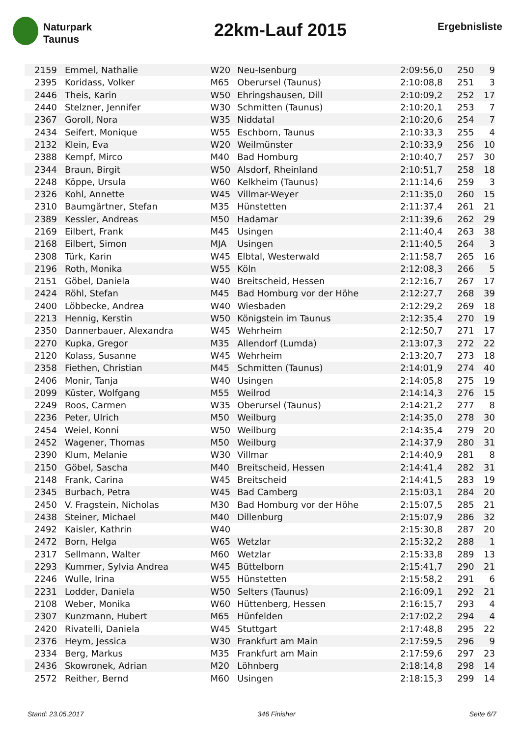Naturpark
Taunus
22km-Lauf 2015
Ergebnisliste
| 2159 | Emmel, Nathalie | W20 | Neu-Isenburg | 2:09:56,0 | 250 | 9 |
| 2395 | Koridass, Volker | M65 | Oberursel (Taunus) | 2:10:08,8 | 251 | 3 |
| 2446 | Theis, Karin | W50 | Ehringshausen, Dill | 2:10:09,2 | 252 | 17 |
| 2440 | Stelzner, Jennifer | W30 | Schmitten (Taunus) | 2:10:20,1 | 253 | 7 |
| 2367 | Goroll, Nora | W35 | Niddatal | 2:10:20,6 | 254 | 7 |
| 2434 | Seifert, Monique | W55 | Eschborn, Taunus | 2:10:33,3 | 255 | 4 |
| 2132 | Klein, Eva | W20 | Weilmünster | 2:10:33,9 | 256 | 10 |
| 2388 | Kempf, Mirco | M40 | Bad Homburg | 2:10:40,7 | 257 | 30 |
| 2344 | Braun, Birgit | W50 | Alsdorf, Rheinland | 2:10:51,7 | 258 | 18 |
| 2248 | Köppe, Ursula | W60 | Kelkheim (Taunus) | 2:11:14,6 | 259 | 3 |
| 2326 | Kohl, Annette | W45 | Villmar-Weyer | 2:11:35,0 | 260 | 15 |
| 2310 | Baumgärtner, Stefan | M35 | Hünstetten | 2:11:37,4 | 261 | 21 |
| 2389 | Kessler, Andreas | M50 | Hadamar | 2:11:39,6 | 262 | 29 |
| 2169 | Eilbert, Frank | M45 | Usingen | 2:11:40,4 | 263 | 38 |
| 2168 | Eilbert, Simon | MJA | Usingen | 2:11:40,5 | 264 | 3 |
| 2308 | Türk, Karin | W45 | Elbtal, Westerwald | 2:11:58,7 | 265 | 16 |
| 2196 | Roth, Monika | W55 | Köln | 2:12:08,3 | 266 | 5 |
| 2151 | Göbel, Daniela | W40 | Breitscheid, Hessen | 2:12:16,7 | 267 | 17 |
| 2424 | Röhl, Stefan | M45 | Bad Homburg vor der Höhe | 2:12:27,7 | 268 | 39 |
| 2400 | Löbbecke, Andrea | W40 | Wiesbaden | 2:12:29,2 | 269 | 18 |
| 2213 | Hennig, Kerstin | W50 | Königstein im Taunus | 2:12:35,4 | 270 | 19 |
| 2350 | Dannerbauer, Alexandra | W45 | Wehrheim | 2:12:50,7 | 271 | 17 |
| 2270 | Kupka, Gregor | M35 | Allendorf (Lumda) | 2:13:07,3 | 272 | 22 |
| 2120 | Kolass, Susanne | W45 | Wehrheim | 2:13:20,7 | 273 | 18 |
| 2358 | Fiethen, Christian | M45 | Schmitten (Taunus) | 2:14:01,9 | 274 | 40 |
| 2406 | Monir, Tanja | W40 | Usingen | 2:14:05,8 | 275 | 19 |
| 2099 | Küster, Wolfgang | M55 | Weilrod | 2:14:14,3 | 276 | 15 |
| 2249 | Roos, Carmen | W35 | Oberursel (Taunus) | 2:14:21,2 | 277 | 8 |
| 2236 | Peter, Ulrich | M50 | Weilburg | 2:14:35,0 | 278 | 30 |
| 2454 | Weiel, Konni | W50 | Weilburg | 2:14:35,4 | 279 | 20 |
| 2452 | Wagener, Thomas | M50 | Weilburg | 2:14:37,9 | 280 | 31 |
| 2390 | Klum, Melanie | W30 | Villmar | 2:14:40,9 | 281 | 8 |
| 2150 | Göbel, Sascha | M40 | Breitscheid, Hessen | 2:14:41,4 | 282 | 31 |
| 2148 | Frank, Carina | W45 | Breitscheid | 2:14:41,5 | 283 | 19 |
| 2345 | Burbach, Petra | W45 | Bad Camberg | 2:15:03,1 | 284 | 20 |
| 2450 | V. Fragstein, Nicholas | M30 | Bad Homburg vor der Höhe | 2:15:07,5 | 285 | 21 |
| 2438 | Steiner, Michael | M40 | Dillenburg | 2:15:07,9 | 286 | 32 |
| 2492 | Kaisler, Kathrin | W40 | | 2:15:30,8 | 287 | 20 |
| 2472 | Born, Helga | W65 | Wetzlar | 2:15:32,2 | 288 | 1 |
| 2317 | Sellmann, Walter | M60 | Wetzlar | 2:15:33,8 | 289 | 13 |
| 2293 | Kummer, Sylvia Andrea | W45 | Büttelborn | 2:15:41,7 | 290 | 21 |
| 2246 | Wulle, Irina | W55 | Hünstetten | 2:15:58,2 | 291 | 6 |
| 2231 | Lodder, Daniela | W50 | Selters (Taunus) | 2:16:09,1 | 292 | 21 |
| 2108 | Weber, Monika | W60 | Hüttenberg, Hessen | 2:16:15,7 | 293 | 4 |
| 2307 | Kunzmann, Hubert | M65 | Hünfelden | 2:17:02,2 | 294 | 4 |
| 2420 | Rivatelli, Daniela | W45 | Stuttgart | 2:17:48,8 | 295 | 22 |
| 2376 | Heym, Jessica | W30 | Frankfurt am Main | 2:17:59,5 | 296 | 9 |
| 2334 | Berg, Markus | M35 | Frankfurt am Main | 2:17:59,6 | 297 | 23 |
| 2436 | Skowronek, Adrian | M20 | Löhnberg | 2:18:14,8 | 298 | 14 |
| 2572 | Reither, Bernd | M60 | Usingen | 2:18:15,3 | 299 | 14 |
Stand: 23.05.2017 346 Finisher Seite 6/7